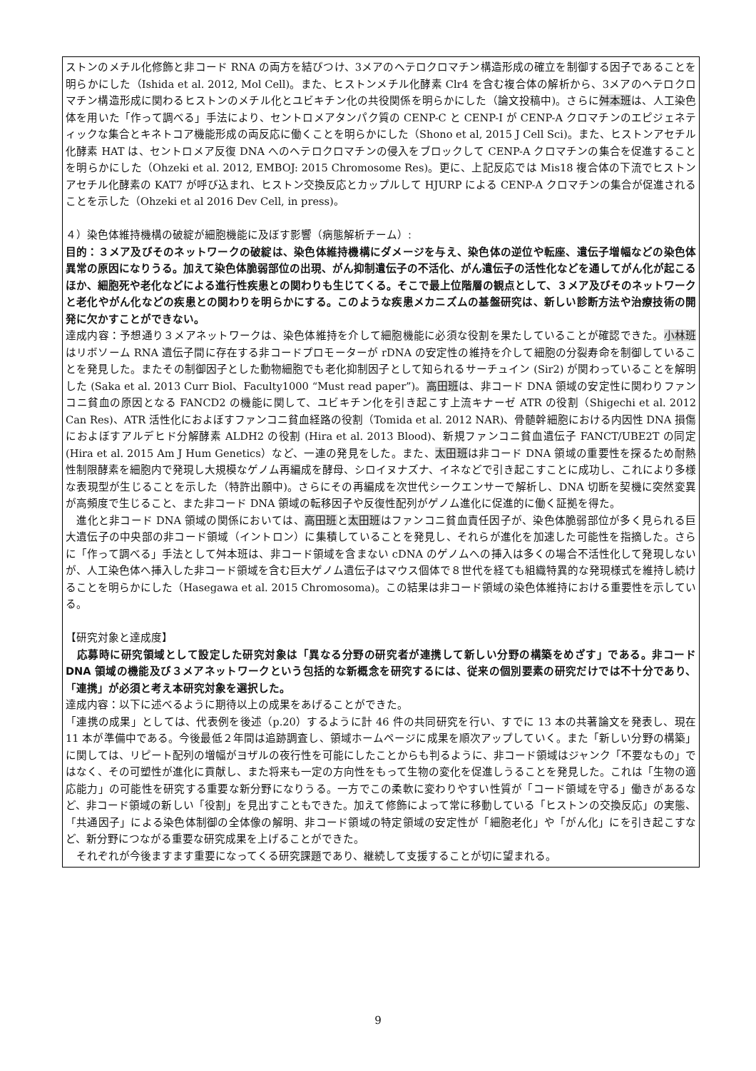ストンのメチル化修飾と非コード RNA の両方を結びつけ、3メアのヘテロクロマチン構造形成の確立を制御する因子であることを明らかにした（Ishida et al. 2012, Mol Cell)。また、ヒストンメチル化酵素 Clr4 を含む複合体の解析から、3メアのヘテロクロマチン構造形成に関わるヒストンのメチル化とユビキチン化の共役関係を明らかにした（論文投稿中)。さらに舛本班は、人工染色体を用いた「作って調べる」手法により、セントロメアタンパク質の CENP-C と CENP-I が CENP-A クロマチンのエピジェネティックな集合とキネトコア機能形成の両反応に働くことを明らかにした（Shono et al, 2015 J Cell Sci)。また、ヒストンアセチル化酵素 HAT は、セントロメア反復 DNA へのヘテロクロマチンの侵入をブロックして CENP-A クロマチンの集合を促進することを明らかにした（Ohzeki et al. 2012, EMBOJ: 2015 Chromosome Res)。更に、上記反応では Mis18 複合体の下流でヒストンアセチル化酵素の KAT7 が呼び込まれ、ヒストン交換反応とカップルして HJURP による CENP-A クロマチンの集合が促進されることを示した（Ohzeki et al 2016 Dev Cell, in press)。
４）染色体維持機構の破綻が細胞機能に及ぼす影響（病態解析チーム）:
目的：３メア及びそのネットワークの破綻は、染色体維持機構にダメージを与え、染色体の逆位や転座、遺伝子増幅などの染色体異常の原因になりうる。加えて染色体脆弱部位の出現、がん抑制遺伝子の不活化、がん遺伝子の活性化などを通してがん化が起こるほか、細胞死や老化などによる進行性疾患との関わりも生じてくる。そこで最上位階層の観点として、３メア及びそのネットワークと老化やがん化などの疾患との関わりを明らかにする。このような疾患メカニズムの基盤研究は、新しい診断方法や治療技術の開発に欠かすことができない。
達成内容：予想通り３メアネットワークは、染色体維持を介して細胞機能に必須な役割を果たしていることが確認できた。小林班はリボソーム RNA 遺伝子間に存在する非コードプロモーターが rDNA の安定性の維持を介して細胞の分裂寿命を制御していることを発見した。またその制御因子とした動物細胞でも老化抑制因子として知られるサーチュイン (Sir2) が関わっていることを解明した (Saka et al. 2013 Curr Biol、Faculty1000 “Must read paper”)。高田班は、非コード DNA 領域の安定性に関わりファンコニ貧血の原因となる FANCD2 の機能に関して、ユビキチン化を引き起こす上流キナーゼ ATR の役割（Shigechi et al. 2012 Can Res)、ATR 活性化におよぼすファンコニ貧血経路の役割（Tomida et al. 2012 NAR)、骨髄幹細胞における内因性 DNA 損傷におよぼすアルデヒド分解酵素 ALDH2 の役割 (Hira et al. 2013 Blood)、新規ファンコニ貧血遺伝子 FANCT/UBE2T の同定 (Hira et al. 2015 Am J Hum Genetics）など、一連の発見をした。また、太田班は非コード DNA 領域の重要性を探るため耐熱性制限酵素を細胞内で発現し大規模なゲノム再編成を酵母、シロイヌナズナ、イネなどで引き起こすことに成功し、これにより多様な表現型が生じることを示した（特許出願中)。さらにその再編成を次世代シークエンサーで解析し、DNA 切断を契機に突然変異が高頻度で生じること、また非コード DNA 領域の転移因子や反復性配列がゲノム進化に促進的に働く証拠を得た。
　進化と非コード DNA 領域の関係においては、高田班と太田班はファンコニ貧血責任因子が、染色体脆弱部位が多く見られる巨大遺伝子の中央部の非コード領域（イントロン）に集積していることを発見し、それらが進化を加速した可能性を指摘した。さらに「作って調べる」手法として舛本班は、非コード領域を含まない cDNA のゲノムへの挿入は多くの場合不活性化して発現しないが、人工染色体へ挿入した非コード領域を含む巨大ゲノム遺伝子はマウス個体で８世代を経ても組織特異的な発現様式を維持し続けることを明らかにした（Hasegawa et al. 2015 Chromosoma)。この結果は非コード領域の染色体維持における重要性を示している。
【研究対象と達成度】
　応募時に研究領域として設定した研究対象は「異なる分野の研究者が連携して新しい分野の構築をめざす」である。非コード DNA 領域の機能及び３メアネットワークという包括的な新概念を研究するには、従来の個別要素の研究だけでは不十分であり、「連携」が必須と考え本研究対象を選択した。
達成内容：以下に述べるように期待以上の成果をあげることができた。
「連携の成果」としては、代表例を後述（p.20）するように計 46 件の共同研究を行い、すでに 13 本の共著論文を発表し、現在 11 本が準備中である。今後最低２年間は追跡調査し、領域ホームページに成果を順次アップしていく。また「新しい分野の構築」に関しては、リピート配列の増幅がヨザルの夜行性を可能にしたことからも判るように、非コード領域はジャンク「不要なもの」ではなく、その可塑性が進化に貢献し、また将来も一定の方向性をもって生物の変化を促進しうることを発見した。これは「生物の適応能力」の可能性を研究する重要な新分野になりうる。一方でこの柔軟に変わりやすい性質が「コード領域を守る」働きがあるなど、非コード領域の新しい「役割」を見出すこともできた。加えて修飾によって常に移動している「ヒストンの交換反応」の実態、「共通因子」による染色体制御の全体像の解明、非コード領域の特定領域の安定性が「細胞老化」や「がん化」にを引き起こすなど、新分野につながる重要な研究成果を上げることができた。
　それぞれが今後ますます重要になってくる研究課題であり、継続して支援することが切に望まれる。
9